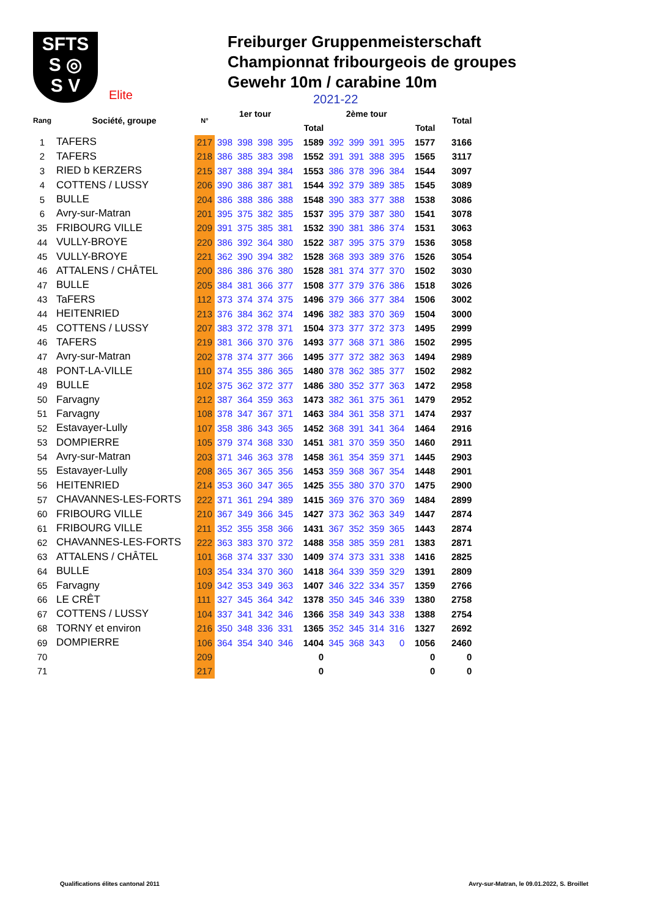SFTS
S ◎
S V
Elite
Freiburger Gruppenmeisterschaft
Championnat fribourgeois de groupes
Gewehr 10m / carabine 10m
2021-22
| Rang | Société, groupe | N° | 1er tour | | | | | 2ème tour | | | | | Total |
| --- | --- | --- | --- | --- | --- | --- | --- | --- | --- | --- | --- | --- | --- |
| | | | | | | | Total | | | | | Total | |
| 1 | TAFERS | 217 | 398 | 398 | 398 | 395 | 1589 | 392 | 399 | 391 | 395 | 1577 | 3166 |
| 2 | TAFERS | 218 | 386 | 385 | 383 | 398 | 1552 | 391 | 391 | 388 | 395 | 1565 | 3117 |
| 3 | RIED b KERZERS | 215 | 387 | 388 | 394 | 384 | 1553 | 386 | 378 | 396 | 384 | 1544 | 3097 |
| 4 | COTTENS / LUSSY | 206 | 390 | 386 | 387 | 381 | 1544 | 392 | 379 | 389 | 385 | 1545 | 3089 |
| 5 | BULLE | 204 | 386 | 388 | 386 | 388 | 1548 | 390 | 383 | 377 | 388 | 1538 | 3086 |
| 6 | Avry-sur-Matran | 201 | 395 | 375 | 382 | 385 | 1537 | 395 | 379 | 387 | 380 | 1541 | 3078 |
| 35 | FRIBOURG VILLE | 209 | 391 | 375 | 385 | 381 | 1532 | 390 | 381 | 386 | 374 | 1531 | 3063 |
| 44 | VULLY-BROYE | 220 | 386 | 392 | 364 | 380 | 1522 | 387 | 395 | 375 | 379 | 1536 | 3058 |
| 45 | VULLY-BROYE | 221 | 362 | 390 | 394 | 382 | 1528 | 368 | 393 | 389 | 376 | 1526 | 3054 |
| 46 | ATTALENS / CHÂTEL | 200 | 386 | 386 | 376 | 380 | 1528 | 381 | 374 | 377 | 370 | 1502 | 3030 |
| 47 | BULLE | 205 | 384 | 381 | 366 | 377 | 1508 | 377 | 379 | 376 | 386 | 1518 | 3026 |
| 43 | TaFERS | 112 | 373 | 374 | 374 | 375 | 1496 | 379 | 366 | 377 | 384 | 1506 | 3002 |
| 44 | HEITENRIED | 213 | 376 | 384 | 362 | 374 | 1496 | 382 | 383 | 370 | 369 | 1504 | 3000 |
| 45 | COTTENS / LUSSY | 207 | 383 | 372 | 378 | 371 | 1504 | 373 | 377 | 372 | 373 | 1495 | 2999 |
| 46 | TAFERS | 219 | 381 | 366 | 370 | 376 | 1493 | 377 | 368 | 371 | 386 | 1502 | 2995 |
| 47 | Avry-sur-Matran | 202 | 378 | 374 | 377 | 366 | 1495 | 377 | 372 | 382 | 363 | 1494 | 2989 |
| 48 | PONT-LA-VILLE | 110 | 374 | 355 | 386 | 365 | 1480 | 378 | 362 | 385 | 377 | 1502 | 2982 |
| 49 | BULLE | 102 | 375 | 362 | 372 | 377 | 1486 | 380 | 352 | 377 | 363 | 1472 | 2958 |
| 50 | Farvagny | 212 | 387 | 364 | 359 | 363 | 1473 | 382 | 361 | 375 | 361 | 1479 | 2952 |
| 51 | Farvagny | 108 | 378 | 347 | 367 | 371 | 1463 | 384 | 361 | 358 | 371 | 1474 | 2937 |
| 52 | Estavayer-Lully | 107 | 358 | 386 | 343 | 365 | 1452 | 368 | 391 | 341 | 364 | 1464 | 2916 |
| 53 | DOMPIERRE | 105 | 379 | 374 | 368 | 330 | 1451 | 381 | 370 | 359 | 350 | 1460 | 2911 |
| 54 | Avry-sur-Matran | 203 | 371 | 346 | 363 | 378 | 1458 | 361 | 354 | 359 | 371 | 1445 | 2903 |
| 55 | Estavayer-Lully | 208 | 365 | 367 | 365 | 356 | 1453 | 359 | 368 | 367 | 354 | 1448 | 2901 |
| 56 | HEITENRIED | 214 | 353 | 360 | 347 | 365 | 1425 | 355 | 380 | 370 | 370 | 1475 | 2900 |
| 57 | CHAVANNES-LES-FORTS | 222 | 371 | 361 | 294 | 389 | 1415 | 369 | 376 | 370 | 369 | 1484 | 2899 |
| 60 | FRIBOURG VILLE | 210 | 367 | 349 | 366 | 345 | 1427 | 373 | 362 | 363 | 349 | 1447 | 2874 |
| 61 | FRIBOURG VILLE | 211 | 352 | 355 | 358 | 366 | 1431 | 367 | 352 | 359 | 365 | 1443 | 2874 |
| 62 | CHAVANNES-LES-FORTS | 222 | 363 | 383 | 370 | 372 | 1488 | 358 | 385 | 359 | 281 | 1383 | 2871 |
| 63 | ATTALENS / CHÂTEL | 101 | 368 | 374 | 337 | 330 | 1409 | 374 | 373 | 331 | 338 | 1416 | 2825 |
| 64 | BULLE | 103 | 354 | 334 | 370 | 360 | 1418 | 364 | 339 | 359 | 329 | 1391 | 2809 |
| 65 | Farvagny | 109 | 342 | 353 | 349 | 363 | 1407 | 346 | 322 | 334 | 357 | 1359 | 2766 |
| 66 | LE CRÊT | 111 | 327 | 345 | 364 | 342 | 1378 | 350 | 345 | 346 | 339 | 1380 | 2758 |
| 67 | COTTENS / LUSSY | 104 | 337 | 341 | 342 | 346 | 1366 | 358 | 349 | 343 | 338 | 1388 | 2754 |
| 68 | TORNY et environ | 216 | 350 | 348 | 336 | 331 | 1365 | 352 | 345 | 314 | 316 | 1327 | 2692 |
| 69 | DOMPIERRE | 106 | 364 | 354 | 340 | 346 | 1404 | 345 | 368 | 343 | 0 | 1056 | 2460 |
| 70 | | 209 | | | | | 0 | | | | | 0 | 0 |
| 71 | | 217 | | | | | 0 | | | | | 0 | 0 |
Qualifications élites cantonal 2011
Avry-sur-Matran, le 09.01.2022, S. Broillet